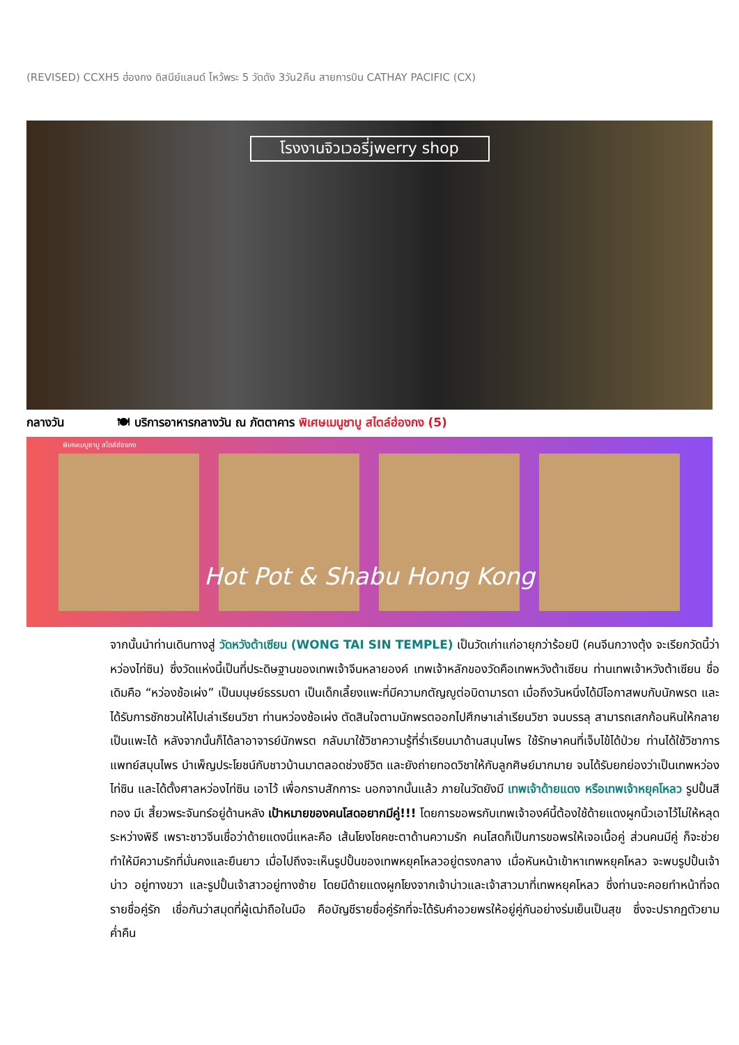(REVISED) CCXH5 ฮ่องกง ดิสนีย์แลนด์ ไหว้พระ 5 วัดดัง 3วัน2คืน สายการบิน CATHAY PACIFIC (CX)
โรงงานจิวเวอรี่jwerry shop
กลางวัน 🍽 บริการอาหารกลางวัน ณ ภัตตาคาร พิเศษเมนูชาบู สไตล์ฮ่องกง (5)
พิเศษเมนูชาบู สไตล์ฮ่องกง
Hot Pot & Shabu Hong Kong
จากนั้นนำท่านเดินทางสู่ วัดหวังต้าเซียน (WONG TAI SIN TEMPLE) เป็นวัดเก่าแก่อายุกว่าร้อยปี (คนจีนกวางตุ้ง จะเรียกวัดนี้ว่า หว่องไท่ซิน) ซึ่งวัดแห่งนี้เป็นที่ประดิษฐานของเทพเจ้าจีนหลายองค์ เทพเจ้าหลักของวัดคือเทพหวังต้าเซียน ท่านเทพเจ้าหวังต้าเซียน ชื่อเดิมคือ “หว่องช้อเผ่ง” เป็นมนุษย์ธรรมดา เป็นเด็กเลี้ยงแพะที่มีความกตัญญูต่อบิดามารดา เมื่อถึงวันหนึ่งได้มีโอกาสพบกับนักพรต และได้รับการชักชวนให้ไปเล่าเรียนวิชา ท่านหว่องช้อเผ่ง ตัดสินใจตามนักพรตออกไปศึกษาเล่าเรียนวิชา จนบรรลุ สามารถเสกก้อนหินให้กลายเป็นแพะได้ หลังจากนั้นก็ได้ลาอาจารย์นักพรต กลับมาใช้วิชาความรู้ที่ร่ำเรียนมาด้านสมุนไพร ใช้รักษาคนที่เจ็บไข้ได้ป่วย ท่านได้ใช้วิชาการแพทย์สมุนไพร บำเพ็ญประโยชน์กับชาวบ้านมาตลอดช่วงชีวิต และยังถ่ายทอดวิชาให้กับลูกศิษย์มากมาย จนได้รับยกย่องว่าเป็นเทพหว่องไท่ซิน และได้ตั้งศาลหว่องไท่ซิน เอาไว้ เพื่อกราบสักการะ นอกจากนั้นแล้ว ภายในวัดยังมี เทพเจ้าด้ายแดง หรือเทพเจ้าหยุคโหลว รูปปั้นสีทอง มีเ สี้ยวพระจันทร์อยู่ด้านหลัง เป้าหมายของคนโสดอยากมีคู่!!! โดยการขอพรกับเทพเจ้าองค์นี้ต้องใช้ด้ายแดงผูกนิ้วเอาไว้ไม่ให้หลุดระหว่างพิธี เพราะชาวจีนเชื่อว่าด้ายแดงนี่แหละคือ เส้นโยงโชคชะตาด้านความรัก คนโสดก็เป็นการขอพรให้เจอเนื้อคู่ ส่วนคนมีคู่ ก็จะช่วยทำให้มีความรักที่มั่นคงและยืนยาว เมื่อไปถึงจะเห็นรูปปั้นของเทพหยุคโหลวอยู่ตรงกลาง เมื่อหันหน้าเข้าหาเทพหยุคโหลว จะพบรูปปั้นเจ้าบ่าว อยู่ทางขวา และรูปปั้นเจ้าสาวอยู่ทางซ้าย โดยมีด้ายแดงผูกโยงจากเจ้าบ่าวและเจ้าสาวมาที่เทพหยุคโหลว ซึ่งท่านจะคอยทำหน้าที่จดรายชื่อคู่รัก เชื่อกันว่าสมุดที่ผู้เฒ่าถือในมือ คือบัญชีรายชื่อคู่รักที่จะได้รับคำอวยพรให้อยู่คู่กันอย่างร่มเย็นเป็นสุข ซึ่งจะปรากฏตัวยามค่ำคืน